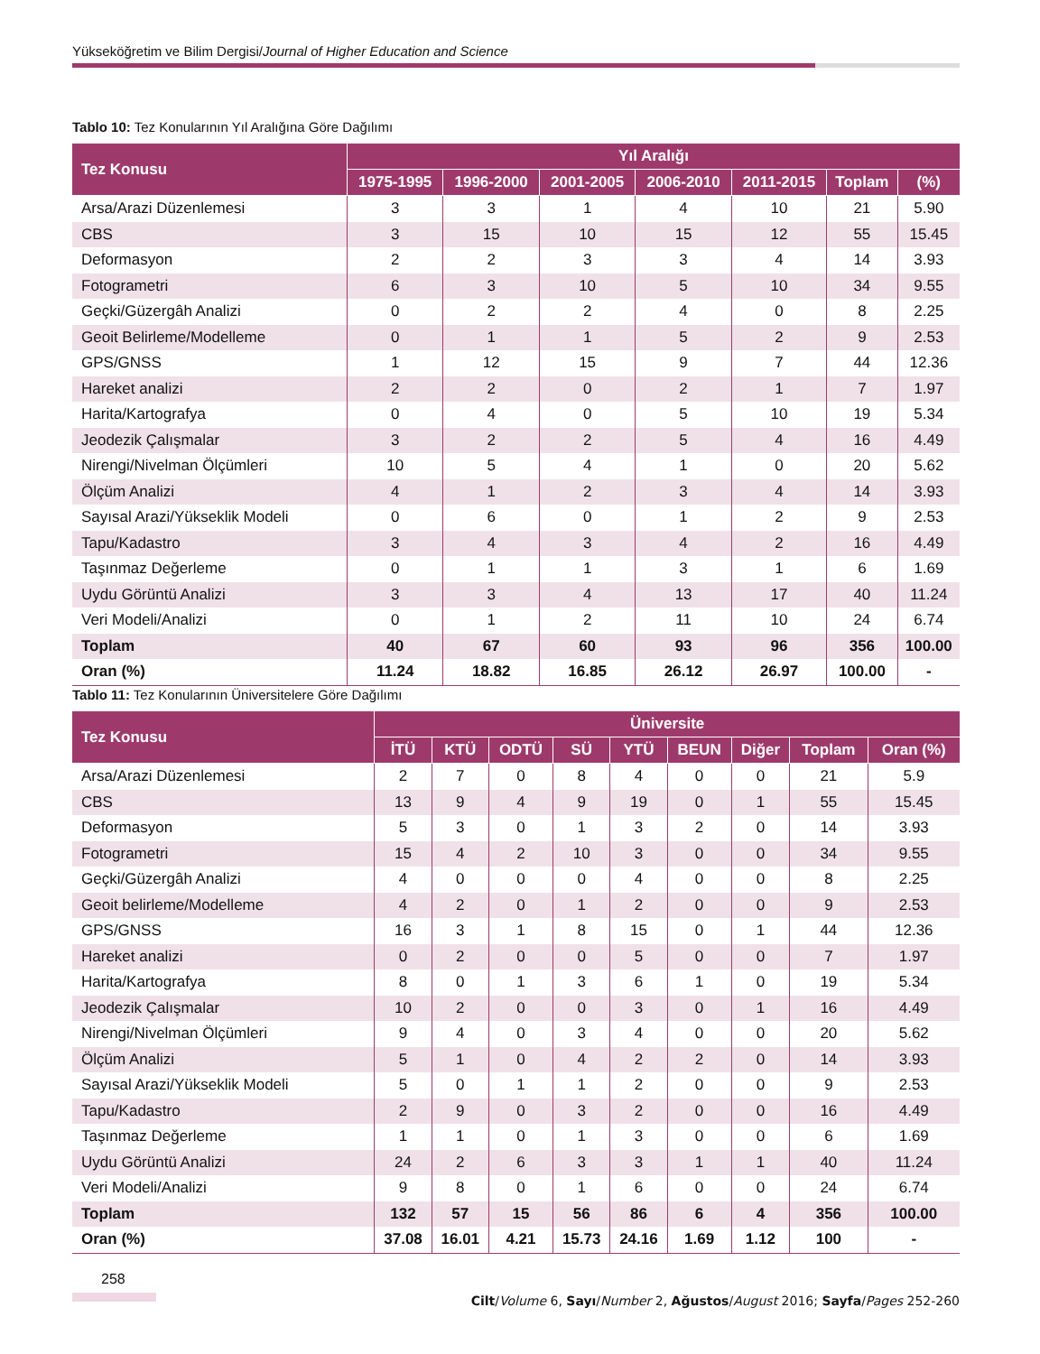Yükseköğretim ve Bilim Dergisi/Journal of Higher Education and Science
Tablo 10: Tez Konularının Yıl Aralığına Göre Dağılımı
| Tez Konusu | Yıl Aralığı | | | | | | |
| --- | --- | --- | --- | --- | --- | --- | --- |
| | 1975-1995 | 1996-2000 | 2001-2005 | 2006-2010 | 2011-2015 | Toplam | (%) |
| Arsa/Arazi Düzenlemesi | 3 | 3 | 1 | 4 | 10 | 21 | 5.90 |
| CBS | 3 | 15 | 10 | 15 | 12 | 55 | 15.45 |
| Deformasyon | 2 | 2 | 3 | 3 | 4 | 14 | 3.93 |
| Fotogrametri | 6 | 3 | 10 | 5 | 10 | 34 | 9.55 |
| Geçki/Güzergâh Analizi | 0 | 2 | 2 | 4 | 0 | 8 | 2.25 |
| Geoit Belirleme/Modelleme | 0 | 1 | 1 | 5 | 2 | 9 | 2.53 |
| GPS/GNSS | 1 | 12 | 15 | 9 | 7 | 44 | 12.36 |
| Hareket analizi | 2 | 2 | 0 | 2 | 1 | 7 | 1.97 |
| Harita/Kartografya | 0 | 4 | 0 | 5 | 10 | 19 | 5.34 |
| Jeodezik Çalışmalar | 3 | 2 | 2 | 5 | 4 | 16 | 4.49 |
| Nirengi/Nivelman Ölçümleri | 10 | 5 | 4 | 1 | 0 | 20 | 5.62 |
| Ölçüm Analizi | 4 | 1 | 2 | 3 | 4 | 14 | 3.93 |
| Sayısal Arazi/Yükseklik Modeli | 0 | 6 | 0 | 1 | 2 | 9 | 2.53 |
| Tapu/Kadastro | 3 | 4 | 3 | 4 | 2 | 16 | 4.49 |
| Taşınmaz Değerleme | 0 | 1 | 1 | 3 | 1 | 6 | 1.69 |
| Uydu Görüntü Analizi | 3 | 3 | 4 | 13 | 17 | 40 | 11.24 |
| Veri Modeli/Analizi | 0 | 1 | 2 | 11 | 10 | 24 | 6.74 |
| Toplam | 40 | 67 | 60 | 93 | 96 | 356 | 100.00 |
| Oran (%) | 11.24 | 18.82 | 16.85 | 26.12 | 26.97 | 100.00 | - |
Tablo 11: Tez Konularının Üniversitelere Göre Dağılımı
| Tez Konusu | Üniversite | | | | | | | | |
| --- | --- | --- | --- | --- | --- | --- | --- | --- | --- |
| | İTÜ | KTÜ | ODTÜ | SÜ | YTÜ | BEUN | Diğer | Toplam | Oran (%) |
| Arsa/Arazi Düzenlemesi | 2 | 7 | 0 | 8 | 4 | 0 | 0 | 21 | 5.9 |
| CBS | 13 | 9 | 4 | 9 | 19 | 0 | 1 | 55 | 15.45 |
| Deformasyon | 5 | 3 | 0 | 1 | 3 | 2 | 0 | 14 | 3.93 |
| Fotogrametri | 15 | 4 | 2 | 10 | 3 | 0 | 0 | 34 | 9.55 |
| Geçki/Güzergâh Analizi | 4 | 0 | 0 | 0 | 4 | 0 | 0 | 8 | 2.25 |
| Geoit belirleme/Modelleme | 4 | 2 | 0 | 1 | 2 | 0 | 0 | 9 | 2.53 |
| GPS/GNSS | 16 | 3 | 1 | 8 | 15 | 0 | 1 | 44 | 12.36 |
| Hareket analizi | 0 | 2 | 0 | 0 | 5 | 0 | 0 | 7 | 1.97 |
| Harita/Kartografya | 8 | 0 | 1 | 3 | 6 | 1 | 0 | 19 | 5.34 |
| Jeodezik Çalışmalar | 10 | 2 | 0 | 0 | 3 | 0 | 1 | 16 | 4.49 |
| Nirengi/Nivelman Ölçümleri | 9 | 4 | 0 | 3 | 4 | 0 | 0 | 20 | 5.62 |
| Ölçüm Analizi | 5 | 1 | 0 | 4 | 2 | 2 | 0 | 14 | 3.93 |
| Sayısal Arazi/Yükseklik Modeli | 5 | 0 | 1 | 1 | 2 | 0 | 0 | 9 | 2.53 |
| Tapu/Kadastro | 2 | 9 | 0 | 3 | 2 | 0 | 0 | 16 | 4.49 |
| Taşınmaz Değerleme | 1 | 1 | 0 | 1 | 3 | 0 | 0 | 6 | 1.69 |
| Uydu Görüntü Analizi | 24 | 2 | 6 | 3 | 3 | 1 | 1 | 40 | 11.24 |
| Veri Modeli/Analizi | 9 | 8 | 0 | 1 | 6 | 0 | 0 | 24 | 6.74 |
| Toplam | 132 | 57 | 15 | 56 | 86 | 6 | 4 | 356 | 100.00 |
| Oran (%) | 37.08 | 16.01 | 4.21 | 15.73 | 24.16 | 1.69 | 1.12 | 100 | - |
258
Cilt/Volume 6, Sayı/Number 2, Ağustos/August 2016; Sayfa/Pages 252-260